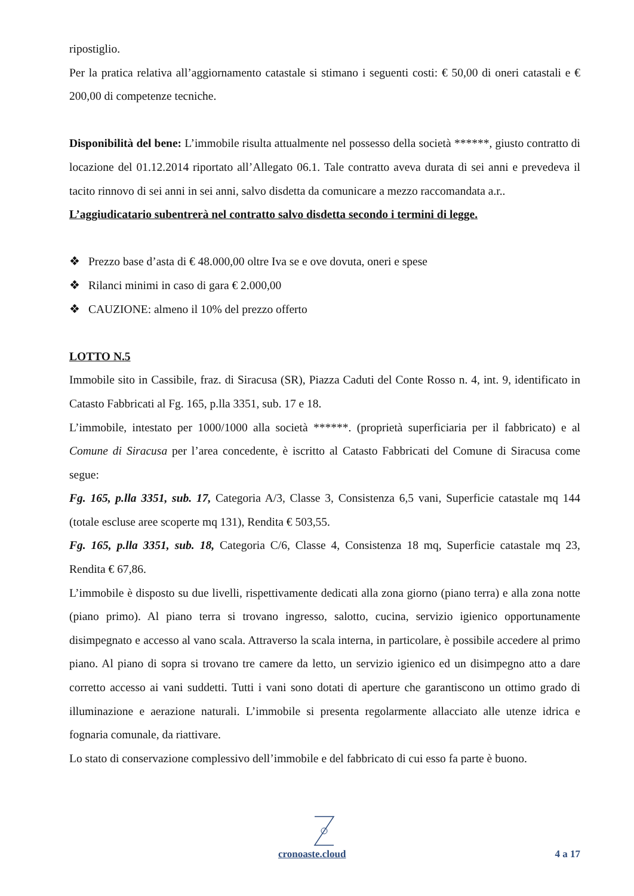ripostiglio.
Per la pratica relativa all’aggiornamento catastale si stimano i seguenti costi: € 50,00 di oneri catastali e € 200,00 di competenze tecniche.
Disponibilità del bene: L’immobile risulta attualmente nel possesso della società ******, giusto contratto di locazione del 01.12.2014 riportato all’Allegato 06.1. Tale contratto aveva durata di sei anni e prevedeva il tacito rinnovo di sei anni in sei anni, salvo disdetta da comunicare a mezzo raccomandata a.r..
L’aggiudicatario subentrerà nel contratto salvo disdetta secondo i termini di legge.
❖ Prezzo base d’asta di € 48.000,00 oltre Iva se e ove dovuta, oneri e spese
❖ Rilanci minimi in caso di gara € 2.000,00
❖ CAUZIONE: almeno il 10% del prezzo offerto
LOTTO N.5
Immobile sito in Cassibile, fraz. di Siracusa (SR), Piazza Caduti del Conte Rosso n. 4, int. 9, identificato in Catasto Fabbricati al Fg. 165, p.lla 3351, sub. 17 e 18.
L’immobile, intestato per 1000/1000 alla società ******. (proprietà superficiaria per il fabbricato) e al Comune di Siracusa per l’area concedente, è iscritto al Catasto Fabbricati del Comune di Siracusa come segue:
Fg. 165, p.lla 3351, sub. 17, Categoria A/3, Classe 3, Consistenza 6,5 vani, Superficie catastale mq 144 (totale escluse aree scoperte mq 131), Rendita € 503,55.
Fg. 165, p.lla 3351, sub. 18, Categoria C/6, Classe 4, Consistenza 18 mq, Superficie catastale mq 23, Rendita € 67,86.
L’immobile è disposto su due livelli, rispettivamente dedicati alla zona giorno (piano terra) e alla zona notte (piano primo). Al piano terra si trovano ingresso, salotto, cucina, servizio igienico opportunamente disimpegnato e accesso al vano scala. Attraverso la scala interna, in particolare, è possibile accedere al primo piano. Al piano di sopra si trovano tre camere da letto, un servizio igienico ed un disimpegno atto a dare corretto accesso ai vani suddetti. Tutti i vani sono dotati di aperture che garantiscono un ottimo grado di illuminazione e aerazione naturali. L’immobile si presenta regolarmente allacciato alle utenze idrica e fognaria comunale, da riattivare.
Lo stato di conservazione complessivo dell’immobile e del fabbricato di cui esso fa parte è buono.
cronoaste.cloud 4 a 17